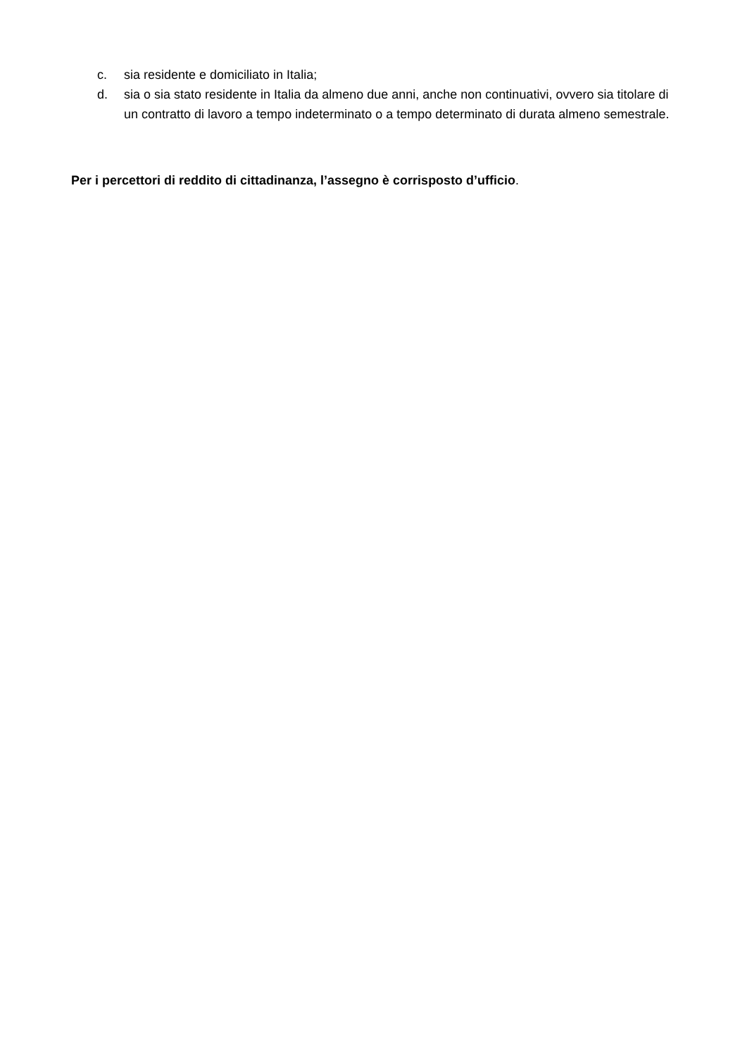c. sia residente e domiciliato in Italia;
d. sia o sia stato residente in Italia da almeno due anni, anche non continuativi, ovvero sia titolare di un contratto di lavoro a tempo indeterminato o a tempo determinato di durata almeno semestrale.
Per i percettori di reddito di cittadinanza, l’assegno è corrisposto d’ufficio.